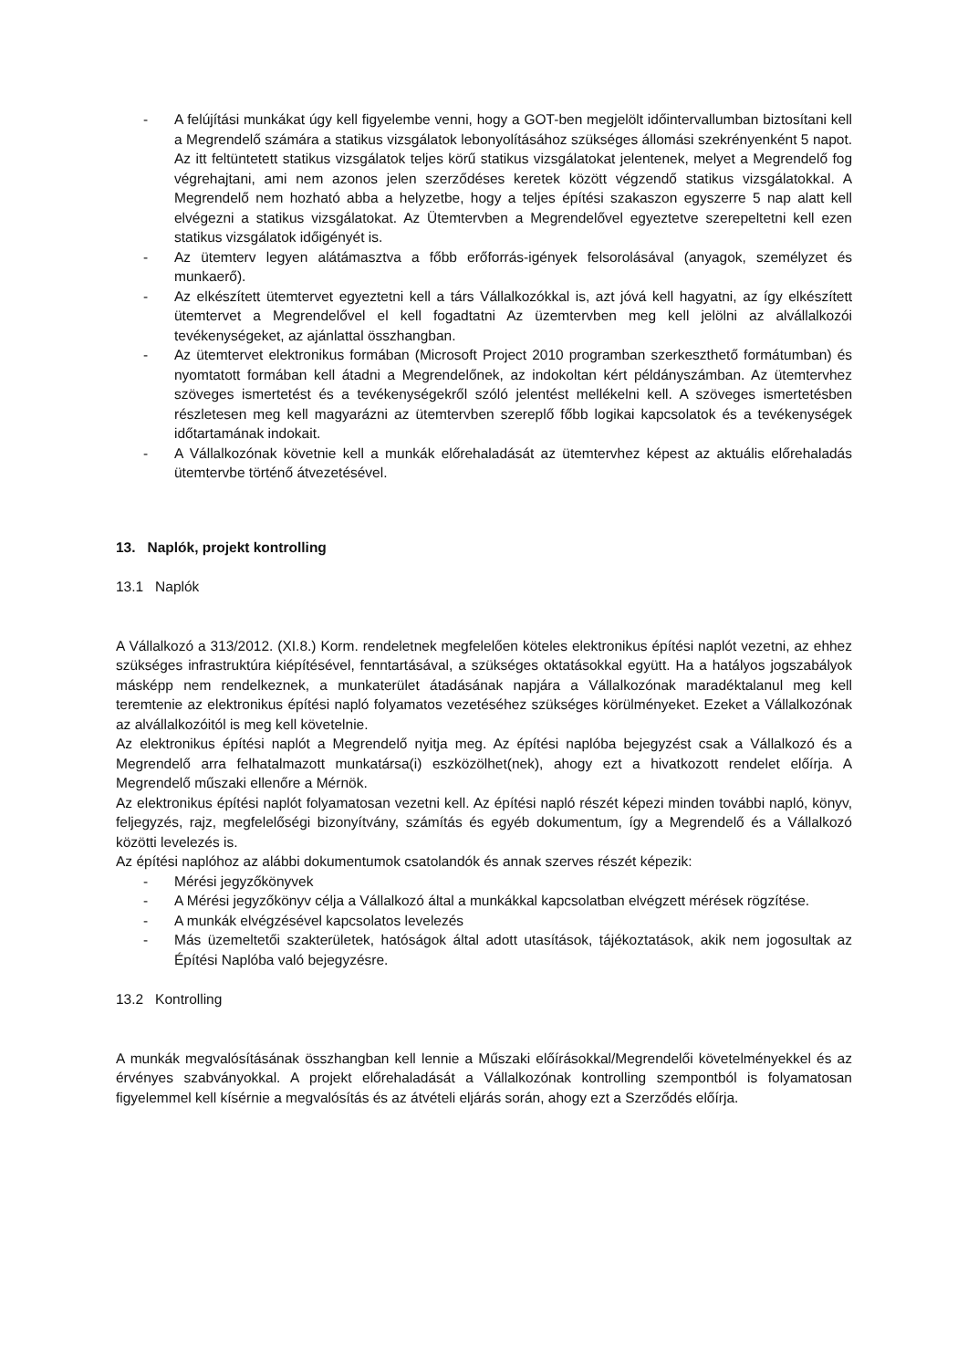- A felújítási munkákat úgy kell figyelembe venni, hogy a GOT-ben megjelölt időintervallumban biztosítani kell a Megrendelő számára a statikus vizsgálatok lebonyolításához szükséges állomási szekrényenként 5 napot. Az itt feltüntetett statikus vizsgálatok teljes körű statikus vizsgálatokat jelentenek, melyet a Megrendelő fog végrehajtani, ami nem azonos jelen szerződéses keretek között végzendő statikus vizsgálatokkal. A Megrendelő nem hozható abba a helyzetbe, hogy a teljes építési szakaszon egyszerre 5 nap alatt kell elvégezni a statikus vizsgálatokat. Az Ütemtervben a Megrendelővel egyeztetve szerepeltetni kell ezen statikus vizsgálatok időigényét is.
- Az ütemterv legyen alátámasztva a főbb erőforrás-igények felsorolásával (anyagok, személyzet és munkaerő).
- Az elkészített ütemtervet egyeztetni kell a társ Vállalkozókkal is, azt jóvá kell hagyatni, az így elkészített ütemtervet a Megrendelővel el kell fogadtatni Az üzemtervben meg kell jelölni az alvállalkozói tevékenységeket, az ajánlattal összhangban.
- Az ütemtervet elektronikus formában (Microsoft Project 2010 programban szerkeszthető formátumban) és nyomtatott formában kell átadni a Megrendelőnek, az indokoltan kért példányszámban. Az ütemtervhez szöveges ismertetést és a tevékenységekről szóló jelentést mellékelni kell. A szöveges ismertetésben részletesen meg kell magyarázni az ütemtervben szereplő főbb logikai kapcsolatok és a tevékenységek időtartamának indokait.
- A Vállalkozónak követnie kell a munkák előrehaladását az ütemtervhez képest az aktuális előrehaladás ütemtervbe történő átvezetésével.
13. Naplók, projekt kontrolling
13.1 Naplók
A Vállalkozó a 313/2012. (XI.8.) Korm. rendeletnek megfelelően köteles elektronikus építési naplót vezetni, az ehhez szükséges infrastruktúra kiépítésével, fenntartásával, a szükséges oktatásokkal együtt. Ha a hatályos jogszabályok másképp nem rendelkeznek, a munkaterület átadásának napjára a Vállalkozónak maradéktalanul meg kell teremtenie az elektronikus építési napló folyamatos vezetéséhez szükséges körülményeket. Ezeket a Vállalkozónak az alvállalkozóitól is meg kell követelnie.
Az elektronikus építési naplót a Megrendelő nyitja meg. Az építési naplóba bejegyzést csak a Vállalkozó és a Megrendelő arra felhatalmazott munkatársa(i) eszközölhet(nek), ahogy ezt a hivatkozott rendelet előírja. A Megrendelő műszaki ellenőre a Mérnök.
Az elektronikus építési naplót folyamatosan vezetni kell. Az építési napló részét képezi minden további napló, könyv, feljegyzés, rajz, megfelelőségi bizonyítvány, számítás és egyéb dokumentum, így a Megrendelő és a Vállalkozó közötti levelezés is.
Az építési naplóhoz az alábbi dokumentumok csatolandók és annak szerves részét képezik:
- Mérési jegyzőkönyvek
- A Mérési jegyzőkönyv célja a Vállalkozó által a munkákkal kapcsolatban elvégzett mérések rögzítése.
- A munkák elvégzésével kapcsolatos levelezés
- Más üzemeltetői szakterületek, hatóságok által adott utasítások, tájékoztatások, akik nem jogosultak az Építési Naplóba való bejegyzésre.
13.2 Kontrolling
A munkák megvalósításának összhangban kell lennie a Műszaki előírásokkal/Megrendelői követelményekkel és az érvényes szabványokkal. A projekt előrehaladását a Vállalkozónak kontrolling szempontból is folyamatosan figyelemmel kell kísérnie a megvalósítás és az átvételi eljárás során, ahogy ezt a Szerződés előírja.